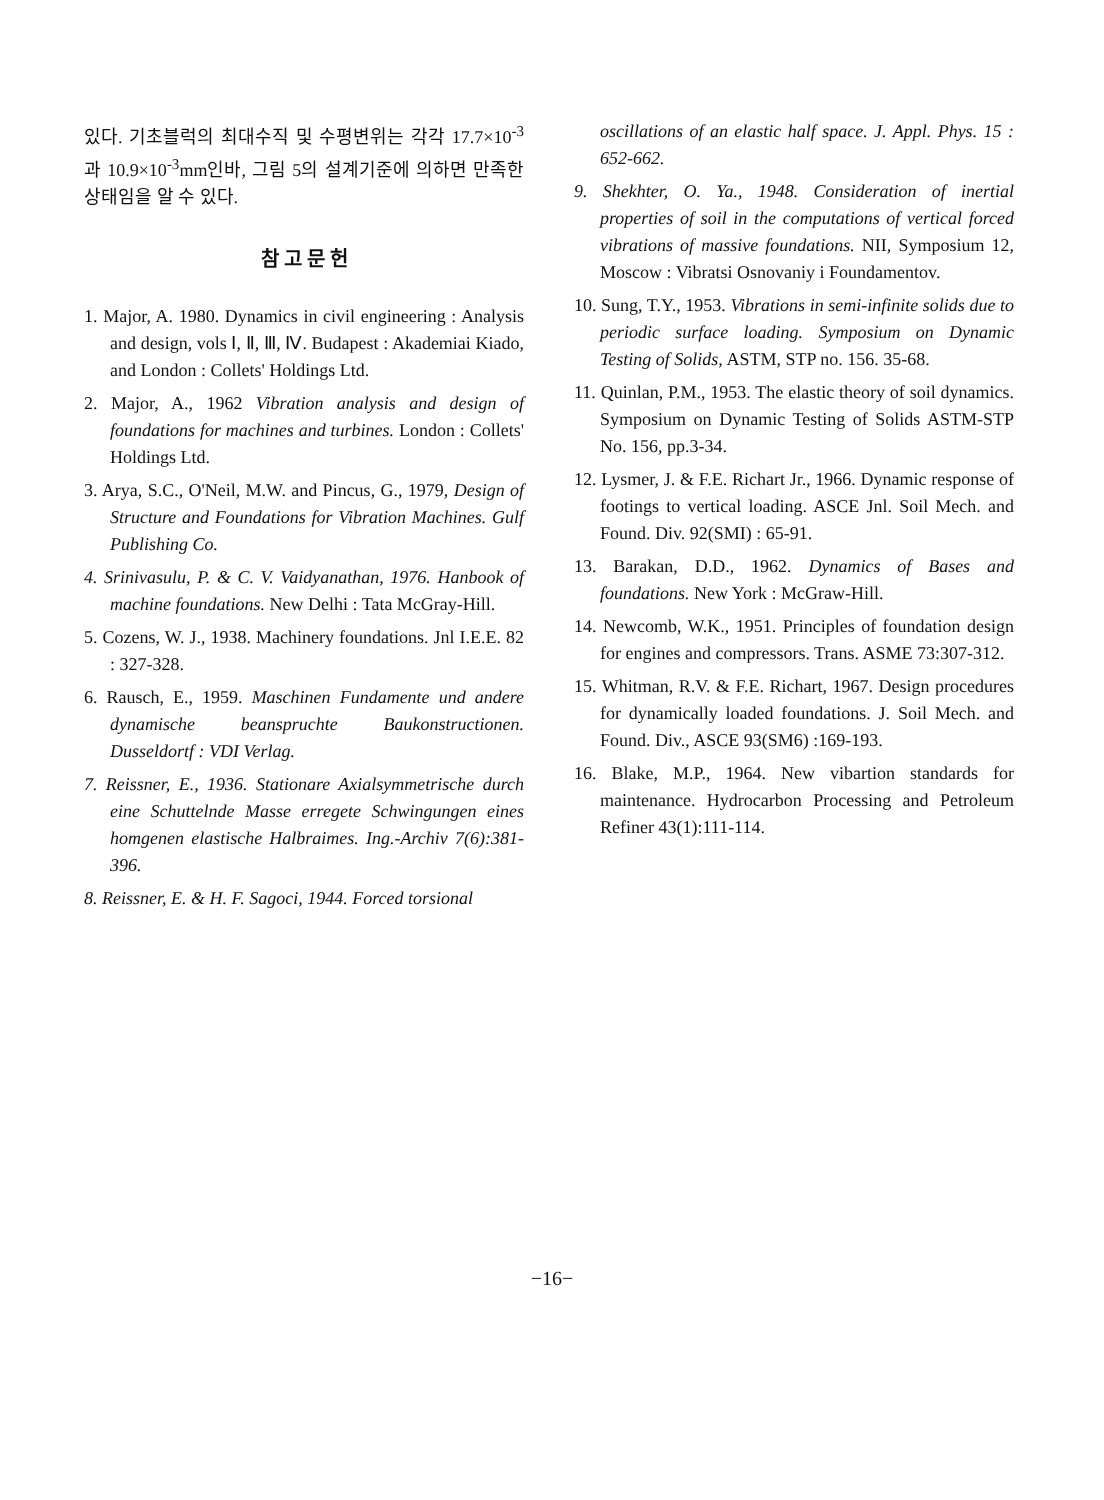있다. 기초블럭의 최대수직 및 수평변위는 각각 17.7×10<sup>-3</sup>과 10.9×10<sup>-3</sup>mm인바, 그림 5의 설계기준에 의하면 만족한 상태임을 알 수 있다.
참 고 문 헌
1. Major, A. 1980. Dynamics in civil engineering : Analysis and design, vols Ⅰ, Ⅱ, Ⅲ, Ⅳ. Budapest : Akademiai Kiado, and London : Collets' Holdings Ltd.
2. Major, A., 1962 Vibration analysis and design of foundations for machines and turbines. London : Collets' Holdings Ltd.
3. Arya, S.C., O'Neil, M.W. and Pincus, G., 1979, Design of Structure and Foundations for Vibration Machines. Gulf Publishing Co.
4. Srinivasulu, P. & C. V. Vaidyanathan, 1976. Hanbook of machine foundations. New Delhi : Tata McGray-Hill.
5. Cozens, W. J., 1938. Machinery foundations. Jnl I.E.E. 82 : 327-328.
6. Rausch, E., 1959. Maschinen Fundamente und andere dynamische beanspruchte Baukonstructionen. Dusseldortf : VDI Verlag.
7. Reissner, E., 1936. Stationare Axialsymmetrische durch eine Schuttelnde Masse erregete Schwingungen eines homgenen elastische Halbraimes. Ing.-Archiv 7(6):381-396.
8. Reissner, E. & H. F. Sagoci, 1944. Forced torsional
oscillations of an elastic half space. J. Appl. Phys. 15 : 652-662.
9. Shekhter, O. Ya., 1948. Consideration of inertial properties of soil in the computations of vertical forced vibrations of massive foundations. NII, Symposium 12, Moscow : Vibratsi Osnovaniy i Foundamentov.
10. Sung, T.Y., 1953. Vibrations in semi-infinite solids due to periodic surface loading. Symposium on Dynamic Testing of Solids, ASTM, STP no. 156. 35-68.
11. Quinlan, P.M., 1953. The elastic theory of soil dynamics. Symposium on Dynamic Testing of Solids ASTM-STP No. 156, pp.3-34.
12. Lysmer, J. & F.E. Richart Jr., 1966. Dynamic response of footings to vertical loading. ASCE Jnl. Soil Mech. and Found. Div. 92(SMI) : 65-91.
13. Barakan, D.D., 1962. Dynamics of Bases and foundations. New York : McGraw-Hill.
14. Newcomb, W.K., 1951. Principles of foundation design for engines and compressors. Trans. ASME 73:307-312.
15. Whitman, R.V. & F.E. Richart, 1967. Design procedures for dynamically loaded foundations. J. Soil Mech. and Found. Div., ASCE 93(SM6) :169-193.
16. Blake, M.P., 1964. New vibartion standards for maintenance. Hydrocarbon Processing and Petroleum Refiner 43(1):111-114.
−16−